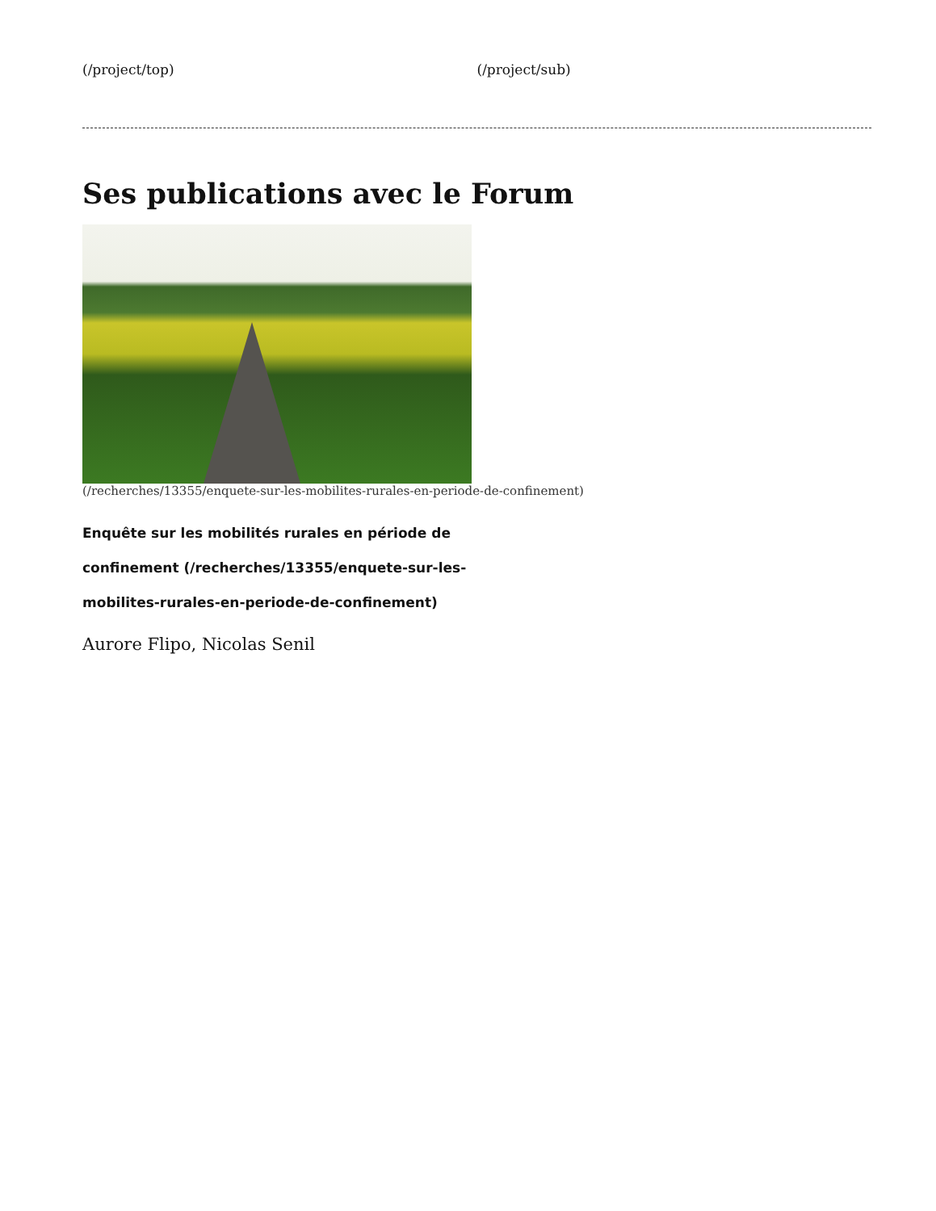(/project/top) (/project/sub)
Ses publications avec le Forum
(/recherches/13355/enquete-sur-les-mobilites-rurales-en-periode-de-confinement)
Enquête sur les mobilités rurales en période de confinement (/recherches/13355/enquete-sur-les-mobilites-rurales-en-periode-de-confinement)
Aurore Flipo, Nicolas Senil